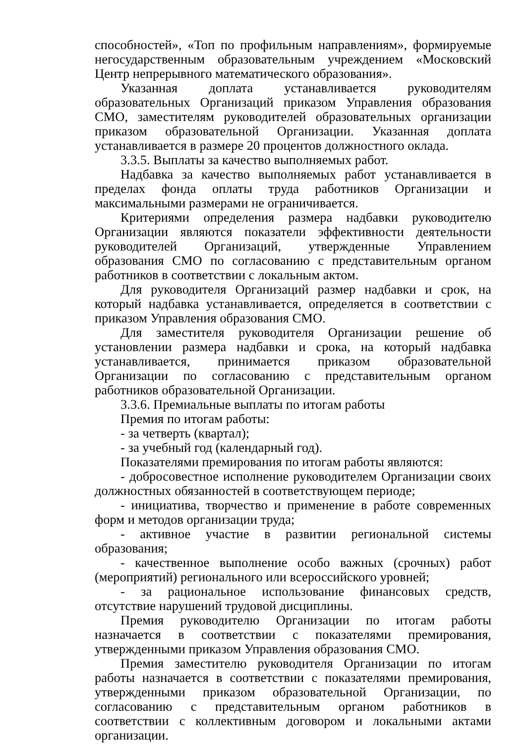способностей», «Топ по профильным направлениям», формируемые негосударственным образовательным учреждением «Московский Центр непрерывного математического образования».
Указанная доплата устанавливается руководителям образовательных Организаций приказом Управления образования СМО, заместителям руководителей образовательных организации приказом образовательной Организации. Указанная доплата устанавливается в размере 20 процентов должностного оклада.
3.3.5. Выплаты за качество выполняемых работ.
Надбавка за качество выполняемых работ устанавливается в пределах фонда оплаты труда работников Организации и максимальными размерами не ограничивается.
Критериями определения размера надбавки руководителю Организации являются показатели эффективности деятельности руководителей Организаций, утвержденные Управлением образования СМО по согласованию с представительным органом работников в соответствии с локальным актом.
Для руководителя Организаций размер надбавки и срок, на который надбавка устанавливается, определяется в соответствии с приказом Управления образования СМО.
Для заместителя руководителя Организации решение об установлении размера надбавки и срока, на который надбавка устанавливается, принимается приказом образовательной Организации по согласованию с представительным органом работников образовательной Организации.
3.3.6. Премиальные выплаты по итогам работы
Премия по итогам работы:
- за четверть (квартал);
- за учебный год (календарный год).
Показателями премирования по итогам работы являются:
- добросовестное исполнение руководителем Организации своих должностных обязанностей в соответствующем периоде;
- инициатива, творчество и применение в работе современных форм и методов организации труда;
- активное участие в развитии региональной системы образования;
- качественное выполнение особо важных (срочных) работ (мероприятий) регионального или всероссийского уровней;
- за рациональное использование финансовых средств, отсутствие нарушений трудовой дисциплины.
Премия руководителю Организации по итогам работы назначается в соответствии с показателями премирования, утвержденными приказом Управления образования СМО.
Премия заместителю руководителя Организации по итогам работы назначается в соответствии с показателями премирования, утвержденными приказом образовательной Организации, по согласованию с представительным органом работников в соответствии с коллективным договором и локальными актами организации.